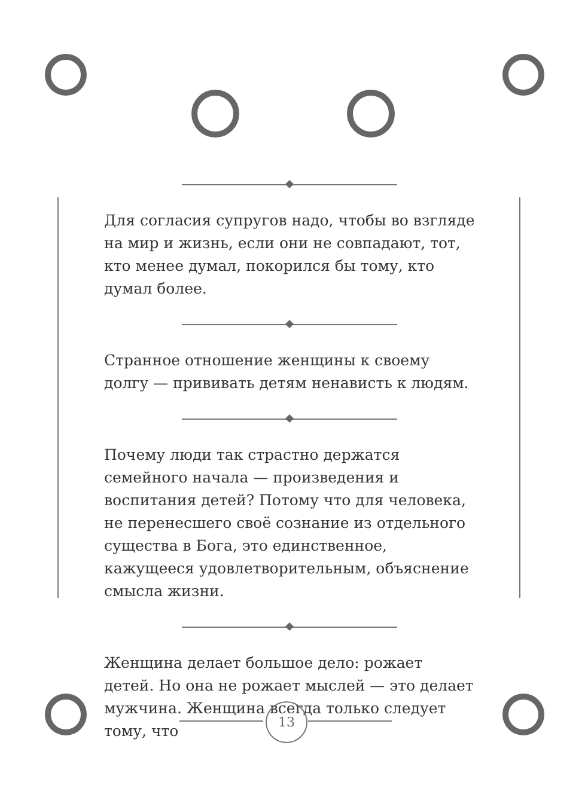Для согласия супругов надо, чтобы во взгляде на мир и жизнь, если они не совпадают, тот, кто менее думал, покорился бы тому, кто думал более.
Странное отношение женщины к своему долгу — прививать детям ненависть к людям.
Почему люди так страстно держатся семейного начала — произведения и воспитания детей? Потому что для человека, не перенесшего своё сознание из отдельного существа в Бога, это единственное, кажущееся удовлетворительным, объяснение смысла жизни.
Женщина делает большое дело: рожает детей. Но она не рожает мыслей — это делает мужчина. Женщина всегда только следует тому, что
13